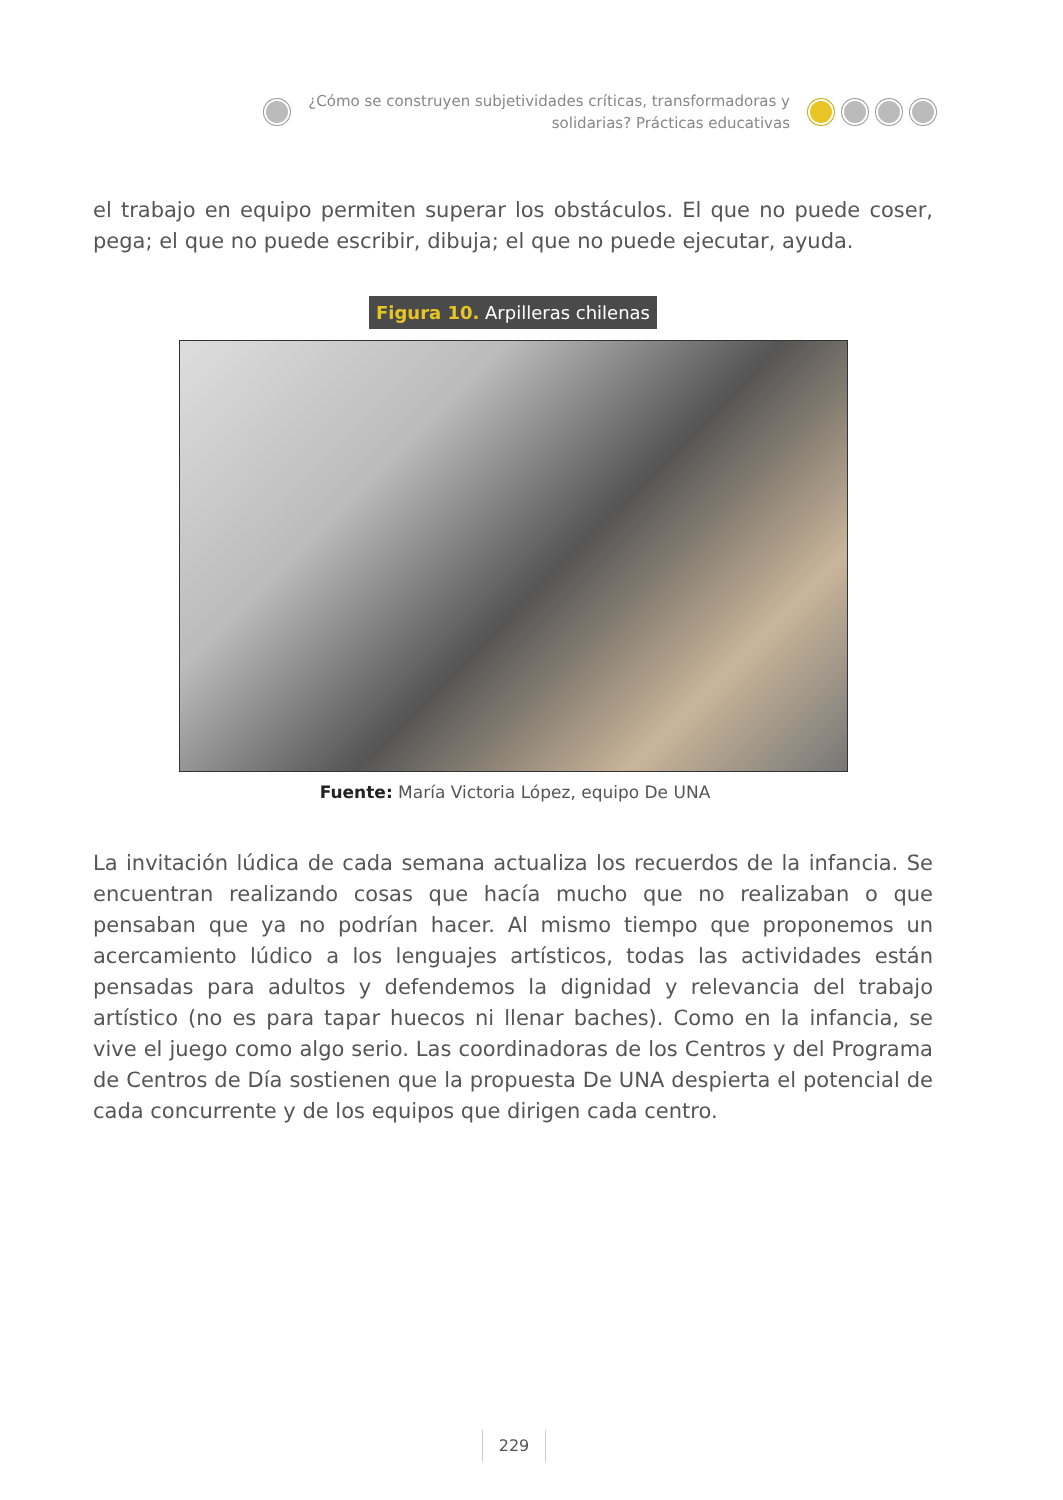¿Cómo se construyen subjetividades críticas, transformadoras y
solidarias? Prácticas educativas
el trabajo en equipo permiten superar los obstáculos. El que no puede coser, pega; el que no puede escribir, dibuja; el que no puede ejecutar, ayuda.
Figura 10. Arpilleras chilenas
Fuente: María Victoria López, equipo De UNA
La invitación lúdica de cada semana actualiza los recuerdos de la infancia. Se encuentran realizando cosas que hacía mucho que no realizaban o que pensaban que ya no podrían hacer. Al mismo tiempo que proponemos un acercamiento lúdico a los lenguajes artísticos, todas las actividades están pensadas para adultos y defendemos la dignidad y relevancia del trabajo artístico (no es para tapar huecos ni llenar baches). Como en la infancia, se vive el juego como algo serio. Las coordinadoras de los Centros y del Programa de Centros de Día sostienen que la propuesta De UNA despierta el potencial de cada concurrente y de los equipos que dirigen cada centro.
229